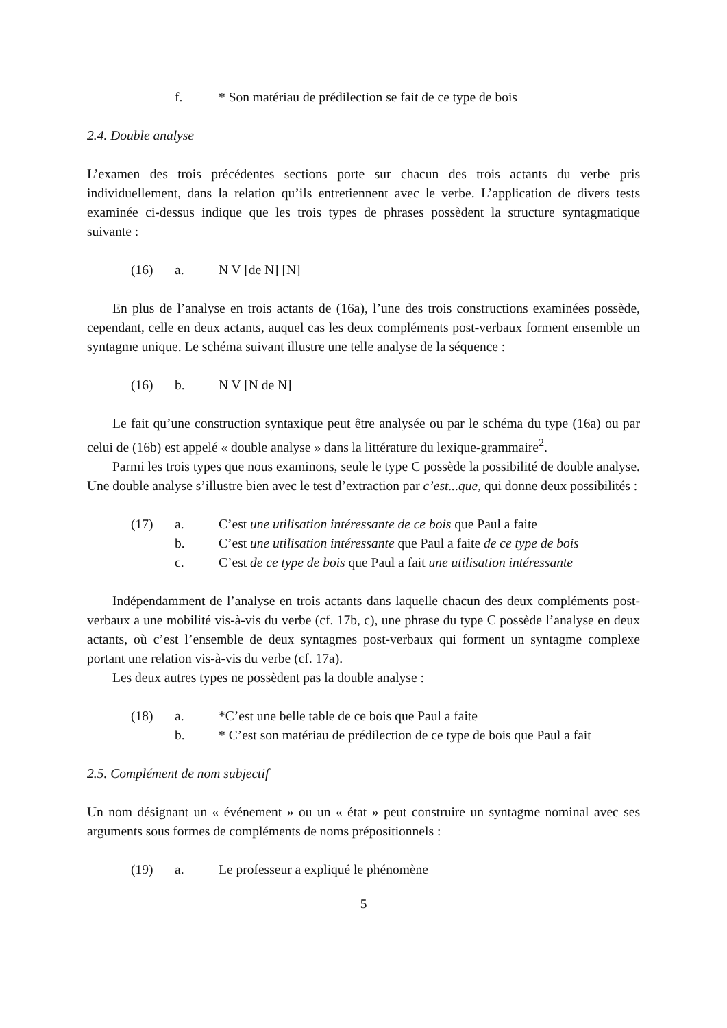f. * Son matériau de prédilection se fait de ce type de bois
2.4. Double analyse
L’examen des trois précédentes sections porte sur chacun des trois actants du verbe pris individuellement, dans la relation qu’ils entretiennent avec le verbe. L’application de divers tests examinée ci-dessus indique que les trois types de phrases possèdent la structure syntagmatique suivante :
(16) a. N V [de N] [N]
En plus de l’analyse en trois actants de (16a), l’une des trois constructions examinées possède, cependant, celle en deux actants, auquel cas les deux compléments post-verbaux forment ensemble un syntagme unique. Le schéma suivant illustre une telle analyse de la séquence :
(16) b. N V [N de N]
Le fait qu’une construction syntaxique peut être analysée ou par le schéma du type (16a) ou par celui de (16b) est appelé « double analyse » dans la littérature du lexique-grammaire<sup>2</sup>.
Parmi les trois types que nous examinons, seule le type C possède la possibilité de double analyse. Une double analyse s’illustre bien avec le test d’extraction par c’est...que, qui donne deux possibilités :
(17) a. C’est une utilisation intéressante de ce bois que Paul a faite
b. C’est une utilisation intéressante que Paul a faite de ce type de bois
c. C’est de ce type de bois que Paul a fait une utilisation intéressante
Indépendamment de l’analyse en trois actants dans laquelle chacun des deux compléments post-verbaux a une mobilité vis-à-vis du verbe (cf. 17b, c), une phrase du type C possède l’analyse en deux actants, où c’est l’ensemble de deux syntagmes post-verbaux qui forment un syntagme complexe portant une relation vis-à-vis du verbe (cf. 17a).
Les deux autres types ne possèdent pas la double analyse :
(18) a. *C’est une belle table de ce bois que Paul a faite
b. * C’est son matériau de prédilection de ce type de bois que Paul a fait
2.5. Complément de nom subjectif
Un nom désignant un « événement » ou un « état » peut construire un syntagme nominal avec ses arguments sous formes de compléments de noms prépositionnels :
(19) a. Le professeur a expliqué le phénomène
5